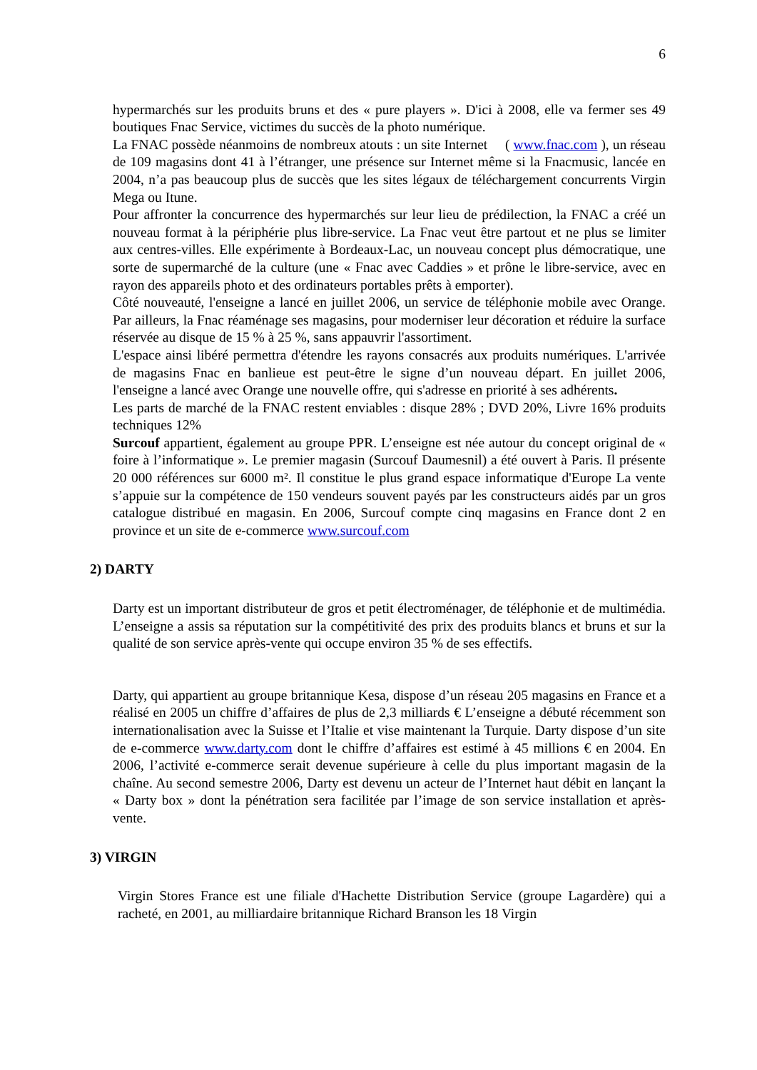6
hypermarchés sur les produits bruns et des « pure players ». D'ici à 2008, elle va fermer ses 49 boutiques Fnac Service, victimes du succès de la photo numérique.
La FNAC possède néanmoins de nombreux atouts : un site Internet ( www.fnac.com ), un réseau de 109 magasins dont 41 à l’étranger, une présence sur Internet même si la Fnacmusic, lancée en 2004, n’a pas beaucoup plus de succès que les sites légaux de téléchargement concurrents Virgin Mega ou Itune.
Pour affronter la concurrence des hypermarchés sur leur lieu de prédilection, la FNAC a créé un nouveau format à la périphérie plus libre-service. La Fnac veut être partout et ne plus se limiter aux centres-villes. Elle expérimente à Bordeaux-Lac, un nouveau concept plus démocratique, une sorte de supermarché de la culture (une « Fnac avec Caddies » et prône le libre-service, avec en rayon des appareils photo et des ordinateurs portables prêts à emporter).
Côté nouveauté, l'enseigne a lancé en juillet 2006, un service de téléphonie mobile avec Orange. Par ailleurs, la Fnac réaménage ses magasins, pour moderniser leur décoration et réduire la surface réservée au disque de 15 % à 25 %, sans appauvrir l'assortiment.
L'espace ainsi libéré permettra d'étendre les rayons consacrés aux produits numériques. L'arrivée de magasins Fnac en banlieue est peut-être le signe d’un nouveau départ. En juillet 2006, l'enseigne a lancé avec Orange une nouvelle offre, qui s'adresse en priorité à ses adhérents.
Les parts de marché de la FNAC restent enviables : disque 28% ; DVD 20%, Livre 16% produits techniques 12%
Surcouf appartient, également au groupe PPR. L’enseigne est née autour du concept original de « foire à l’informatique ». Le premier magasin (Surcouf Daumesnil) a été ouvert à Paris. Il présente 20 000 références sur 6000 m². Il constitue le plus grand espace informatique d'Europe La vente s’appuie sur la compétence de 150 vendeurs souvent payés par les constructeurs aidés par un gros catalogue distribué en magasin. En 2006, Surcouf compte cinq magasins en France dont 2 en province et un site de e-commerce www.surcouf.com
2) DARTY
Darty est un important distributeur de gros et petit électroménager, de téléphonie et de multimédia. L’enseigne a assis sa réputation sur la compétitivité des prix des produits blancs et bruns et sur la qualité de son service après-vente qui occupe environ 35 % de ses effectifs.
Darty, qui appartient au groupe britannique Kesa, dispose d’un réseau 205 magasins en France et a réalisé en 2005 un chiffre d’affaires de plus de 2,3 milliards € L’enseigne a débuté récemment son internationalisation avec la Suisse et l’Italie et vise maintenant la Turquie. Darty dispose d’un site de e-commerce www.darty.com dont le chiffre d’affaires est estimé à 45 millions € en 2004. En 2006, l’activité e-commerce serait devenue supérieure à celle du plus important magasin de la chaîne. Au second semestre 2006, Darty est devenu un acteur de l’Internet haut débit en lançant la « Darty box » dont la pénétration sera facilitée par l’image de son service installation et après-vente.
3) VIRGIN
Virgin Stores France est une filiale d'Hachette Distribution Service (groupe Lagardère) qui a racheté, en 2001, au milliardaire britannique Richard Branson les 18 Virgin